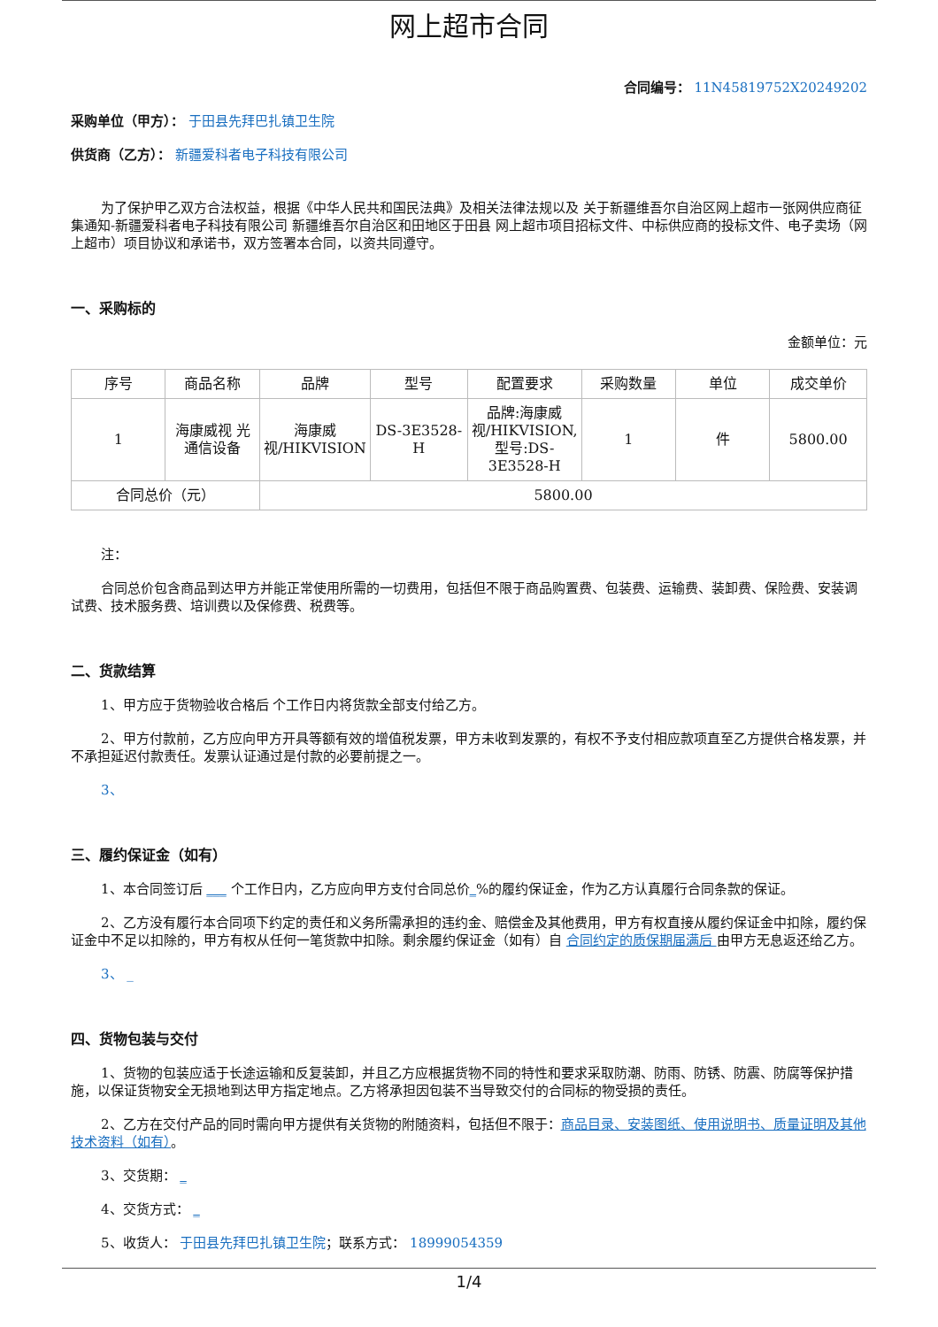网上超市合同
合同编号： 11N45819752X20249202
采购单位（甲方）： 于田县先拜巴扎镇卫生院
供货商（乙方）： 新疆爱科者电子科技有限公司
为了保护甲乙双方合法权益，根据《中华人民共和国民法典》及相关法律法规以及 关于新疆维吾尔自治区网上超市一张网供应商征集通知-新疆爱科者电子科技有限公司 新疆维吾尔自治区和田地区于田县 网上超市项目招标文件、中标供应商的投标文件、电子卖场（网上超市）项目协议和承诺书，双方签署本合同，以资共同遵守。
一、采购标的
金额单位：元
| 序号 | 商品名称 | 品牌 | 型号 | 配置要求 | 采购数量 | 单位 | 成交单价 |
| --- | --- | --- | --- | --- | --- | --- | --- |
| 1 | 海康威视 光通信设备 | 海康威视/HIKVISION | DS-3E3528-H | 品牌:海康威视/HIKVISION,型号:DS-3E3528-H | 1 | 件 | 5800.00 |
| 合同总价（元） | | 5800.00 | | | | | |
注：
合同总价包含商品到达甲方并能正常使用所需的一切费用，包括但不限于商品购置费、包装费、运输费、装卸费、保险费、安装调试费、技术服务费、培训费以及保修费、税费等。
二、货款结算
1、甲方应于货物验收合格后 个工作日内将货款全部支付给乙方。
2、甲方付款前，乙方应向甲方开具等额有效的增值税发票，甲方未收到发票的，有权不予支付相应款项直至乙方提供合格发票，并不承担延迟付款责任。发票认证通过是付款的必要前提之一。
3、
三、履约保证金（如有）
1、本合同签订后 ___ 个工作日内，乙方应向甲方支付合同总价_%的履约保证金，作为乙方认真履行合同条款的保证。
2、乙方没有履行本合同项下约定的责任和义务所需承担的违约金、赔偿金及其他费用，甲方有权直接从履约保证金中扣除，履约保证金中不足以扣除的，甲方有权从任何一笔货款中扣除。剩余履约保证金（如有）自 合同约定的质保期届满后 由甲方无息返还给乙方。
3、 _
四、货物包装与交付
1、货物的包装应适于长途运输和反复装卸，并且乙方应根据货物不同的特性和要求采取防潮、防雨、防锈、防震、防腐等保护措施，以保证货物安全无损地到达甲方指定地点。乙方将承担因包装不当导致交付的合同标的物受损的责任。
2、乙方在交付产品的同时需向甲方提供有关货物的附随资料，包括但不限于：商品目录、安装图纸、使用说明书、质量证明及其他技术资料（如有）。
3、交货期： _
4、交货方式： _
5、收货人： 于田县先拜巴扎镇卫生院；联系方式： 18999054359
1/4